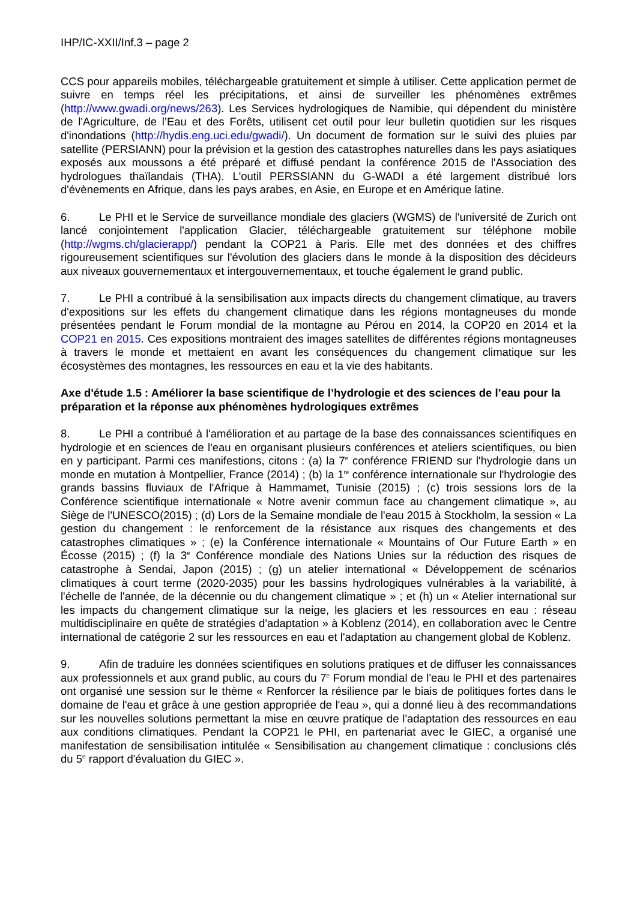IHP/IC-XXII/Inf.3 – page 2
CCS pour appareils mobiles, téléchargeable gratuitement et simple à utiliser. Cette application permet de suivre en temps réel les précipitations, et ainsi de surveiller les phénomènes extrêmes (http://www.gwadi.org/news/263). Les Services hydrologiques de Namibie, qui dépendent du ministère de l'Agriculture, de l’Eau et des Forêts, utilisent cet outil pour leur bulletin quotidien sur les risques d'inondations (http://hydis.eng.uci.edu/gwadi/). Un document de formation sur le suivi des pluies par satellite (PERSIANN) pour la prévision et la gestion des catastrophes naturelles dans les pays asiatiques exposés aux moussons a été préparé et diffusé pendant la conférence 2015 de l'Association des hydrologues thaïlandais (THA). L'outil PERSSIANN du G-WADI a été largement distribué lors d'évènements en Afrique, dans les pays arabes, en Asie, en Europe et en Amérique latine.
6. Le PHI et le Service de surveillance mondiale des glaciers (WGMS) de l'université de Zurich ont lancé conjointement l'application Glacier, téléchargeable gratuitement sur téléphone mobile (http://wgms.ch/glacierapp/) pendant la COP21 à Paris. Elle met des données et des chiffres rigoureusement scientifiques sur l'évolution des glaciers dans le monde à la disposition des décideurs aux niveaux gouvernementaux et intergouvernementaux, et touche également le grand public.
7. Le PHI a contribué à la sensibilisation aux impacts directs du changement climatique, au travers d'expositions sur les effets du changement climatique dans les régions montagneuses du monde présentées pendant le Forum mondial de la montagne au Pérou en 2014, la COP20 en 2014 et la COP21 en 2015. Ces expositions montraient des images satellites de différentes régions montagneuses à travers le monde et mettaient en avant les conséquences du changement climatique sur les écosystèmes des montagnes, les ressources en eau et la vie des habitants.
Axe d'étude 1.5 : Améliorer la base scientifique de l’hydrologie et des sciences de l’eau pour la préparation et la réponse aux phénomènes hydrologiques extrêmes
8. Le PHI a contribué à l'amélioration et au partage de la base des connaissances scientifiques en hydrologie et en sciences de l'eau en organisant plusieurs conférences et ateliers scientifiques, ou bien en y participant. Parmi ces manifestions, citons : (a) la 7<sup>e</sup> conférence FRIEND sur l'hydrologie dans un monde en mutation à Montpellier, France (2014) ; (b) la 1<sup>re</sup> conférence internationale sur l'hydrologie des grands bassins fluviaux de l'Afrique à Hammamet, Tunisie (2015) ; (c) trois sessions lors de la Conférence scientifique internationale « Notre avenir commun face au changement climatique », au Siège de l'UNESCO(2015) ; (d) Lors de la Semaine mondiale de l'eau 2015 à Stockholm, la session « La gestion du changement : le renforcement de la résistance aux risques des changements et des catastrophes climatiques » ; (e) la Conférence internationale « Mountains of Our Future Earth » en Écosse (2015) ; (f) la 3<sup>e</sup> Conférence mondiale des Nations Unies sur la réduction des risques de catastrophe à Sendai, Japon (2015) ; (g) un atelier international « Développement de scénarios climatiques à court terme (2020-2035) pour les bassins hydrologiques vulnérables à la variabilité, à l'échelle de l'année, de la décennie ou du changement climatique » ; et (h) un « Atelier international sur les impacts du changement climatique sur la neige, les glaciers et les ressources en eau : réseau multidisciplinaire en quête de stratégies d'adaptation » à Koblenz (2014), en collaboration avec le Centre international de catégorie 2 sur les ressources en eau et l'adaptation au changement global de Koblenz.
9. Afin de traduire les données scientifiques en solutions pratiques et de diffuser les connaissances aux professionnels et aux grand public, au cours du 7<sup>e</sup> Forum mondial de l'eau le PHI et des partenaires ont organisé une session sur le thème « Renforcer la résilience par le biais de politiques fortes dans le domaine de l'eau et grâce à une gestion appropriée de l'eau », qui a donné lieu à des recommandations sur les nouvelles solutions permettant la mise en œuvre pratique de l'adaptation des ressources en eau aux conditions climatiques. Pendant la COP21 le PHI, en partenariat avec le GIEC, a organisé une manifestation de sensibilisation intitulée « Sensibilisation au changement climatique : conclusions clés du 5<sup>e</sup> rapport d'évaluation du GIEC ».